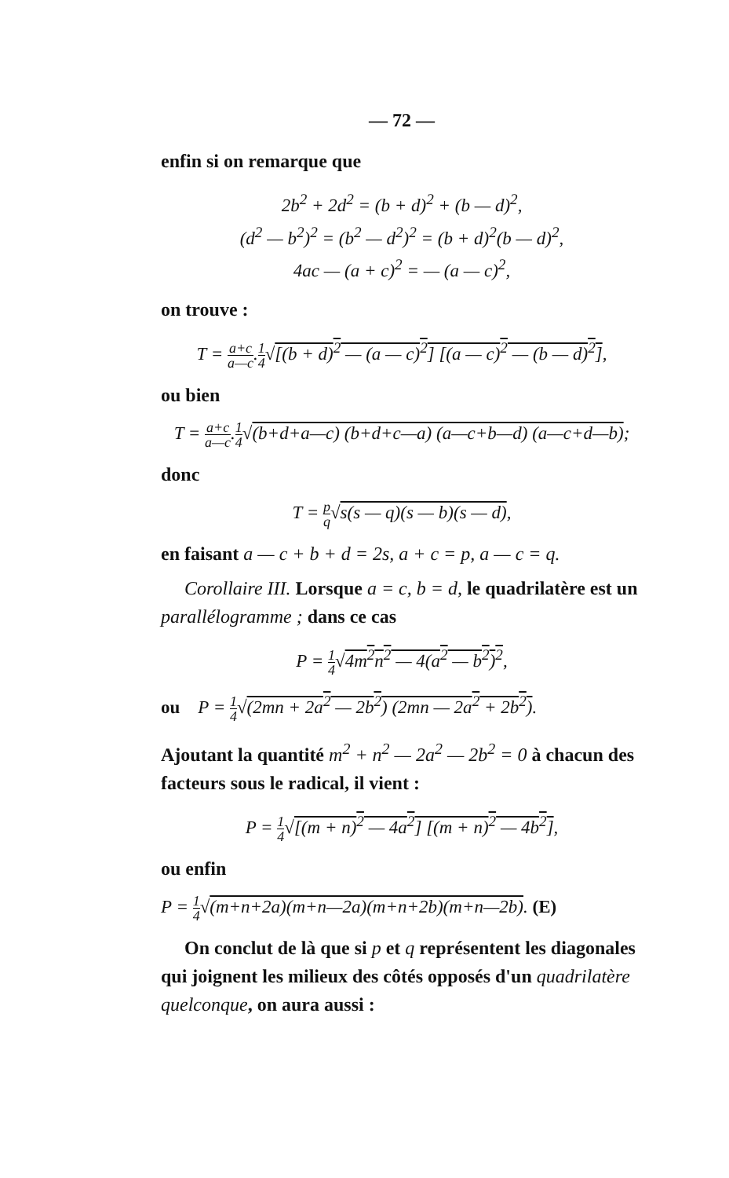— 72 —
enfin si on remarque que
2b<sup>2</sup> + 2d<sup>2</sup> = (b + d)<sup>2</sup> + (b — d)<sup>2</sup>,
(d<sup>2</sup> — b<sup>2</sup>)<sup>2</sup> = (b<sup>2</sup> — d<sup>2</sup>)<sup>2</sup> = (b + d)<sup>2</sup>(b — d)<sup>2</sup>,
4ac — (a + c)<sup>2</sup> = — (a — c)<sup>2</sup>,
on trouve :
T = a+c a—c.1 4√[(b + d)<sup>2</sup> — (a — c)<sup>2</sup>] [(a — c)<sup>2</sup> — (b — d)<sup>2</sup>],
ou bien
T = a+c a—c.1 4√(b+d+a—c) (b+d+c—a) (a—c+b—d) (a—c+d—b);
donc
T = p q√s(s — q)(s — b)(s — d),
en faisant a — c + b + d = 2s, a + c = p, a — c = q.
Corollaire III. Lorsque a = c, b = d, le quadrilatère est un parallélogramme ; dans ce cas
P = 1 4√4m<sup>2</sup>n<sup>2</sup> — 4(a<sup>2</sup> — b<sup>2</sup>)<sup>2</sup>,
ou P = 1 4√(2mn + 2a<sup>2</sup> — 2b<sup>2</sup>) (2mn — 2a<sup>2</sup> + 2b<sup>2</sup>).
Ajoutant la quantité m<sup>2</sup> + n<sup>2</sup> — 2a<sup>2</sup> — 2b<sup>2</sup> = 0 à chacun des facteurs sous le radical, il vient :
P = 1 4√[(m + n)<sup>2</sup> — 4a<sup>2</sup>] [(m + n)<sup>2</sup> — 4b<sup>2</sup>],
ou enfin
P = 1 4√(m+n+2a)(m+n—2a)(m+n+2b)(m+n—2b). (E)
On conclut de là que si p et q représentent les diagonales qui joignent les milieux des côtés opposés d'un quadrilatère quelconque, on aura aussi :